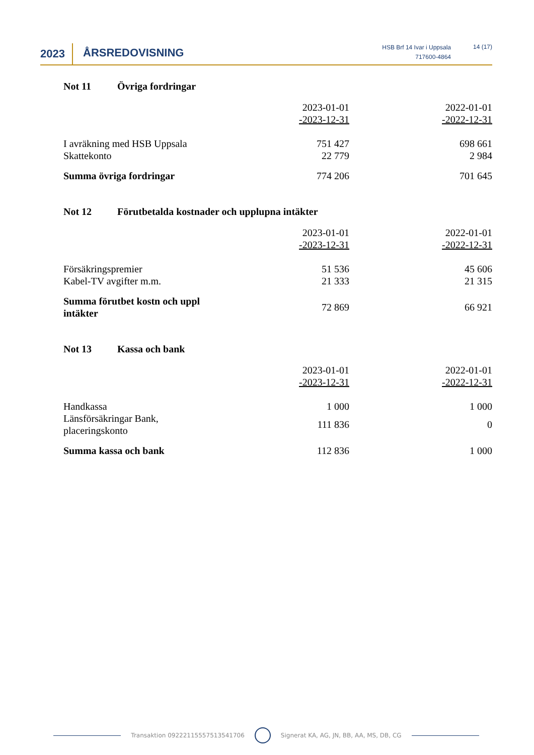2023 ÅRSREDOVISNING
HSB Brf 14 Ivar i Uppsala
717600-4864
14 (17)
Not 11 Övriga fordringar
| | 2023-01-01 -2023-12-31 | 2022-01-01 -2022-12-31 |
| --- | --- | --- |
| I avräkning med HSB Uppsala | 751 427 | 698 661 |
| Skattekonto | 22 779 | 2 984 |
| Summa övriga fordringar | 774 206 | 701 645 |
Not 12 Förutbetalda kostnader och upplupna intäkter
| | 2023-01-01 -2023-12-31 | 2022-01-01 -2022-12-31 |
| --- | --- | --- |
| Försäkringspremier | 51 536 | 45 606 |
| Kabel-TV avgifter m.m. | 21 333 | 21 315 |
| Summa förutbet kostn och uppl intäkter | 72 869 | 66 921 |
Not 13 Kassa och bank
| | 2023-01-01 -2023-12-31 | 2022-01-01 -2022-12-31 |
| --- | --- | --- |
| Handkassa | 1 000 | 1 000 |
| Länsförsäkringar Bank, placeringskonto | 111 836 | 0 |
| Summa kassa och bank | 112 836 | 1 000 |
Transaktion 09222115557513541706 Signerat KA, AG, JN, BB, AA, MS, DB, CG